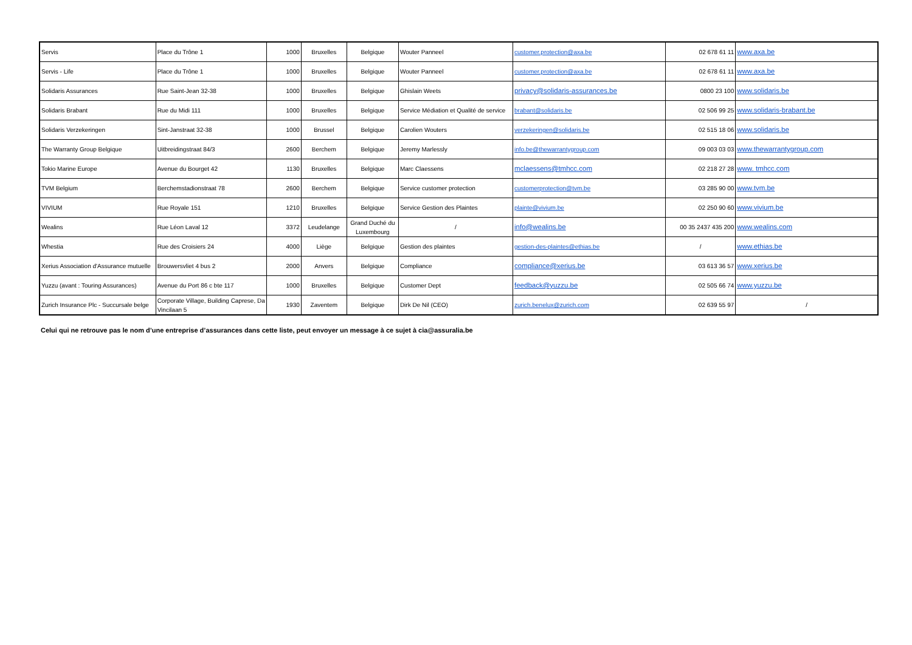| Servis | Place du Trône 1 | 1000 | Bruxelles | Belgique | Wouter Panneel | customer.protection@axa.be | 02 678 61 11 | www.axa.be |
| Servis - Life | Place du Trône 1 | 1000 | Bruxelles | Belgique | Wouter Panneel | customer.protection@axa.be | 02 678 61 11 | www.axa.be |
| Solidaris Assurances | Rue Saint-Jean 32-38 | 1000 | Bruxelles | Belgique | Ghislain Weets | privacy@solidaris-assurances.be | 0800 23 100 | www.solidaris.be |
| Solidaris Brabant | Rue du Midi 111 | 1000 | Bruxelles | Belgique | Service Médiation et Qualité de service | brabant@solidaris.be | 02 506 99 25 | www.solidaris-brabant.be |
| Solidaris Verzekeringen | Sint-Janstraat 32-38 | 1000 | Brussel | Belgique | Carolien Wouters | verzekeringen@solidaris.be | 02 515 18 06 | www.solidaris.be |
| The Warranty Group Belgique | Uitbreidingstraat 84/3 | 2600 | Berchem | Belgique | Jeremy Marlessly | info.be@thewarrantygroup.com | 09 003 03 03 | www.thewarrantygroup.com |
| Tokio Marine Europe | Avenue du Bourget 42 | 1130 | Bruxelles | Belgique | Marc Claessens | mclaessens@tmhcc.com | 02 218 27 28 | www. tmhcc.com |
| TVM Belgium | Berchemstadionstraat 78 | 2600 | Berchem | Belgique | Service customer protection | customerprotection@tvm.be | 03 285 90 00 | www.tvm.be |
| VIVIUM | Rue Royale 151 | 1210 | Bruxelles | Belgique | Service Gestion des Plaintes | plainte@vivium.be | 02 250 90 60 | www.vivium.be |
| Wealins | Rue Léon Laval 12 | 3372 | Leudelange | Grand Duché du Luxembourg | / | info@wealins.be | 00 35 2437 435 200 | www.wealins.com |
| Whestia | Rue des Croisiers 24 | 4000 | Liège | Belgique | Gestion des plaintes | gestion-des-plaintes@ethias.be | / | www.ethias.be |
| Xerius Association d'Assurance mutuelle | Brouwersvliet 4 bus 2 | 2000 | Anvers | Belgique | Compliance | compliance@xerius.be | 03 613 36 57 | www.xerius.be |
| Yuzzu (avant : Touring Assurances) | Avenue du Port 86 c bte 117 | 1000 | Bruxelles | Belgique | Customer Dept | feedback@yuzzu.be | 02 505 66 74 | www.yuzzu.be |
| Zurich Insurance Plc - Succursale belge | Corporate Village, Building Caprese, Da Vincilaan 5 | 1930 | Zaventem | Belgique | Dirk De Nil (CEO) | zurich.benelux@zurich.com | 02 639 55 97 | / |
Celui qui ne retrouve pas le nom d’une entreprise d’assurances dans cette liste, peut envoyer un message à ce sujet à cia@assuralia.be